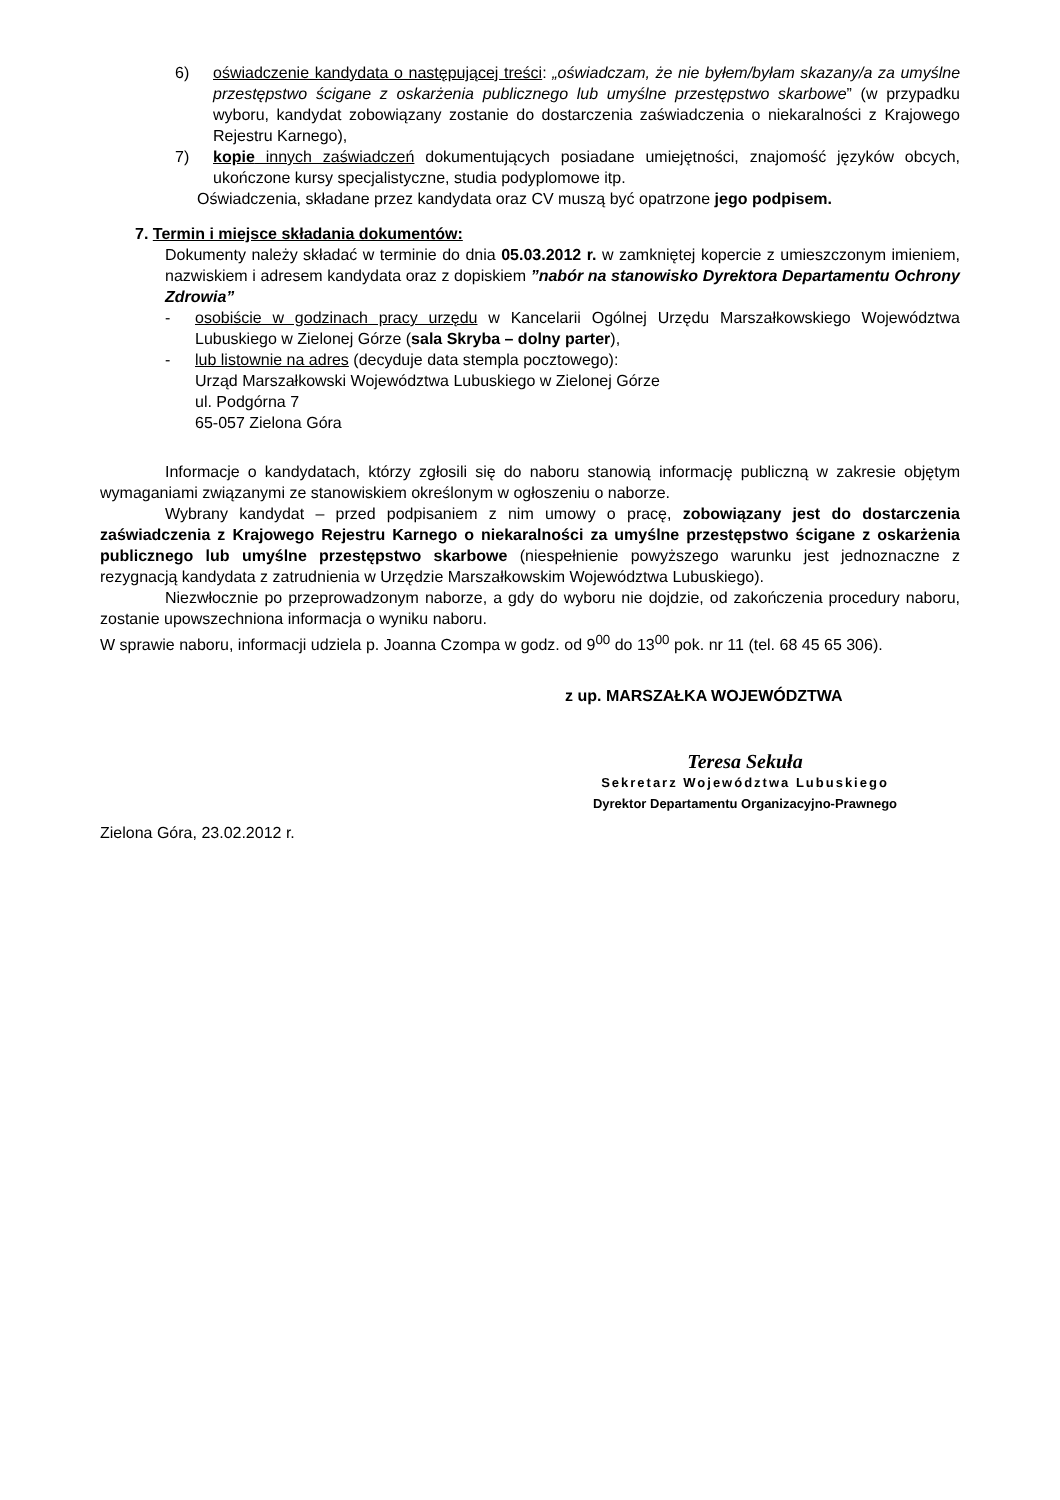6) oświadczenie kandydata o następującej treści: „oświadczam, że nie byłem/byłam skazany/a za umyślne przestępstwo ścigane z oskarżenia publicznego lub umyślne przestępstwo skarbowe” (w przypadku wyboru, kandydat zobowiązany zostanie do dostarczenia zaświadczenia o niekaralności z Krajowego Rejestru Karnego),
7) kopie innych zaświadczeń dokumentujących posiadane umiejętności, znajomość języków obcych, ukończone kursy specjalistyczne, studia podyplomowe itp.
Oświadczenia, składane przez kandydata oraz CV muszą być opatrzone jego podpisem.
7. Termin i miejsce składania dokumentów:
Dokumenty należy składać w terminie do dnia 05.03.2012 r. w zamkniętej kopercie z umieszczonym imieniem, nazwiskiem i adresem kandydata oraz z dopiskiem ”nabór na stanowisko Dyrektora Departamentu Ochrony Zdrowia”
- osobiście w godzinach pracy urzędu w Kancelarii Ogólnej Urzędu Marszałkowskiego Województwa Lubuskiego w Zielonej Górze (sala Skryba – dolny parter),
- lub listownie na adres (decyduje data stempla pocztowego):
Urząd Marszałkowski Województwa Lubuskiego w Zielonej Górze
ul. Podgórna 7
65-057 Zielona Góra
Informacje o kandydatach, którzy zgłosili się do naboru stanowią informację publiczną w zakresie objętym wymaganiami związanymi ze stanowiskiem określonym w ogłoszeniu o naborze.
Wybrany kandydat – przed podpisaniem z nim umowy o pracę, zobowiązany jest do dostarczenia zaświadczenia z Krajowego Rejestru Karnego o niekaralności za umyślne przestępstwo ścigane z oskarżenia publicznego lub umyślne przestępstwo skarbowe (niespełnienie powyższego warunku jest jednoznaczne z rezygnacją kandydata z zatrudnienia w Urzędzie Marszałkowskim Województwa Lubuskiego).
Niezwłocznie po przeprowadzonym naborze, a gdy do wyboru nie dojdzie, od zakończenia procedury naboru, zostanie upowszechniona informacja o wyniku naboru.
W sprawie naboru, informacji udziela p. Joanna Czompa w godz. od 9<sup>00</sup> do 13<sup>00</sup> pok. nr 11 (tel. 68 45 65 306).
z up. MARSZAŁKA WOJEWÓDZTWA
Teresa Sekuła
Sekretarz Województwa Lubuskiego
Dyrektor Departamentu Organizacyjno-Prawnego
Zielona Góra, 23.02.2012 r.